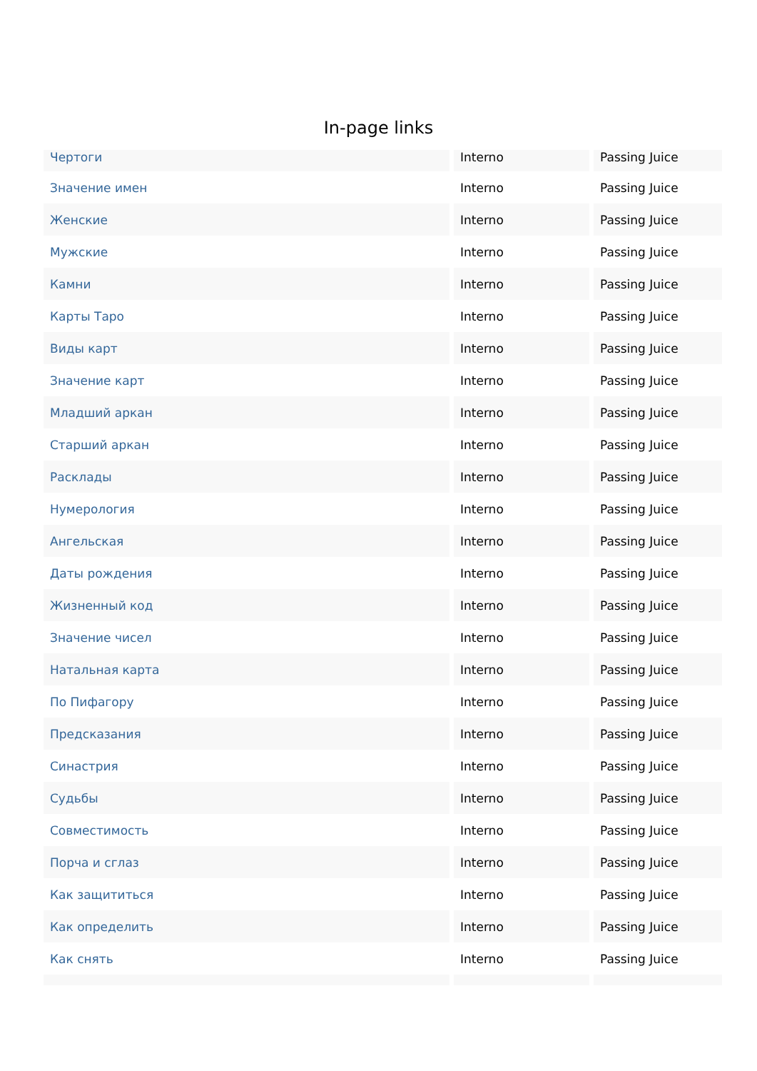In-page links
| Чертоги | Interno | Passing Juice |
| Значение имен | Interno | Passing Juice |
| Женские | Interno | Passing Juice |
| Мужские | Interno | Passing Juice |
| Камни | Interno | Passing Juice |
| Карты Таро | Interno | Passing Juice |
| Виды карт | Interno | Passing Juice |
| Значение карт | Interno | Passing Juice |
| Младший аркан | Interno | Passing Juice |
| Старший аркан | Interno | Passing Juice |
| Расклады | Interno | Passing Juice |
| Нумерология | Interno | Passing Juice |
| Ангельская | Interno | Passing Juice |
| Даты рождения | Interno | Passing Juice |
| Жизненный код | Interno | Passing Juice |
| Значение чисел | Interno | Passing Juice |
| Натальная карта | Interno | Passing Juice |
| По Пифагору | Interno | Passing Juice |
| Предсказания | Interno | Passing Juice |
| Синастрия | Interno | Passing Juice |
| Судьбы | Interno | Passing Juice |
| Совместимость | Interno | Passing Juice |
| Порча и сглаз | Interno | Passing Juice |
| Как защититься | Interno | Passing Juice |
| Как определить | Interno | Passing Juice |
| Как снять | Interno | Passing Juice |